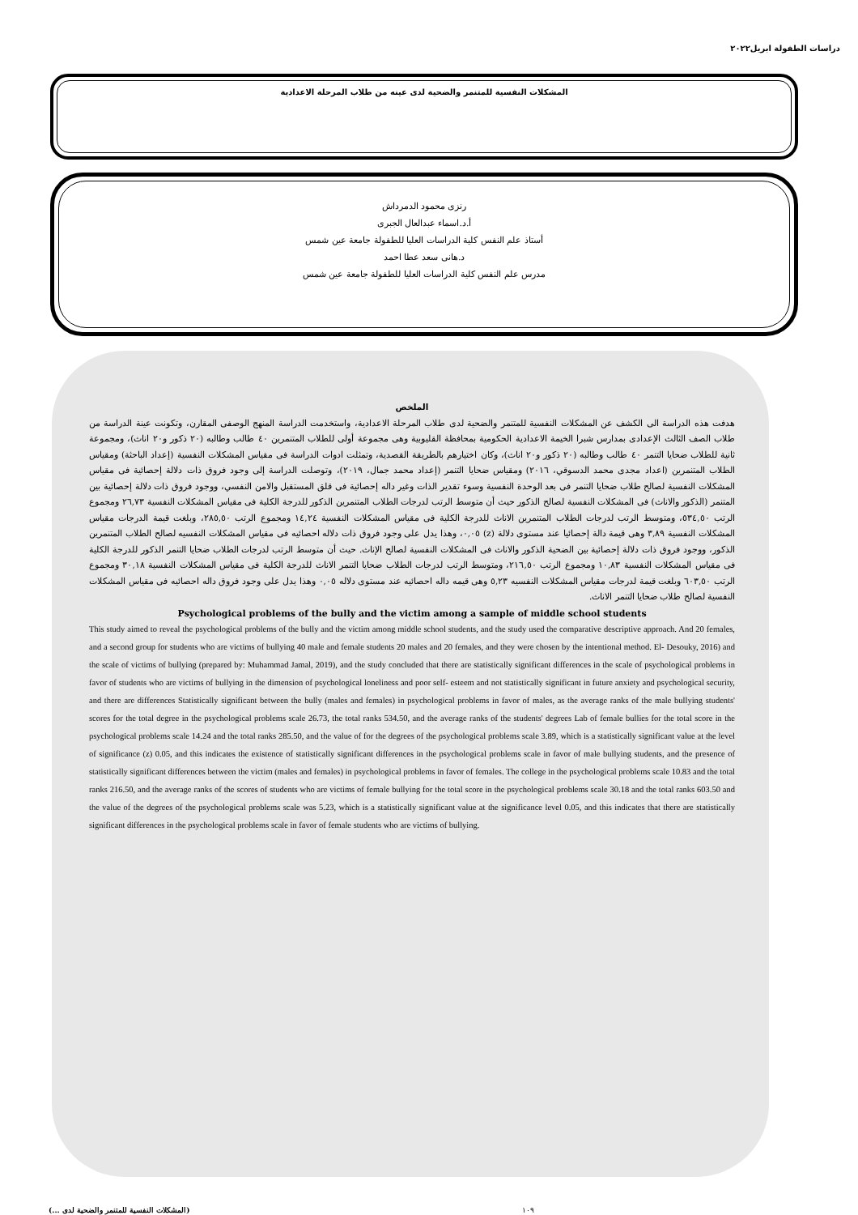دراسات الطفولة ابريل٢٠٢٢
المشكلات النفسية للمتنمر والضحية لدى عينه من طلاب المرحلة الاعدادية
رنزى محمود الدمرداش
أ.د.اسماء عبدالعال الجبرى
أستاذ علم النفس كلية الدراسات العليا للطفولة جامعة عين شمس
د.هانى سعد عطا احمد
مدرس علم النفس كلية الدراسات العليا للطفولة جامعة عين شمس
الملخص
هدفت هذه الدراسة الى الكشف عن المشكلات النفسية للمتنمر والضحية لدى طلاب المرحلة الاعدادية، واستخدمت الدراسة المنهج الوصفى المقارن، وتكونت عينة الدراسة من طلاب الصف الثالث الإعدادى بمدارس شبرا الخيمة الاعدادية الحكومية بمحافظة القليوبية وهى مجموعة أولى للطلاب المتنمرين ٤٠ طالب وطالبه (٢٠ ذكور و٢٠ اناث)، ومجموعة ثانية للطلاب ضحايا التنمر ٤٠ طالب وطالبه (٢٠ ذكور و٢٠ اناث)، وكان اختيارهم بالطريقة القصدية، وتمثلت ادوات الدراسة فى مقياس المشكلات النفسية (إعداد الباحثة) ومقياس الطلاب المتنمرين (اعداد مجدى محمد الدسوقي، ٢٠١٦) ومقياس ضحايا التنمر (إعداد محمد جمال، ٢٠١٩)، وتوصلت الدراسة إلى وجود فروق ذات دلالة إحصائية فى مقياس المشكلات النفسية لصالح طلاب ضحايا التنمر فى بعد الوحدة النفسية وسوء تقدير الذات وغير داله إحصائية فى قلق المستقبل والامن النفسي، ووجود فروق ذات دلالة إحصائية بين المتنمر (الذكور والاناث) فى المشكلات النفسية لصالح الذكور حيث أن متوسط الرتب لدرجات الطلاب المتنمرين الذكور للدرجة الكلية فى مقياس المشكلات النفسية ٢٦,٧٣ ومجموع الرتب ٥٣٤,٥٠، ومتوسط الرتب لدرجات الطلاب المتنمرين الاناث للدرجة الكلية فى مقياس المشكلات النفسية ١٤,٢٤ ومجموع الرتب ٢٨٥,٥٠، وبلغت قيمة الدرجات مقياس المشكلات النفسية ٣,٨٩ وهى قيمة دالة إحصائيا عند مستوى دلالة (z) ٠,٠٥، وهذا يدل على وجود فروق ذات دلاله احصائيه فى مقياس المشكلات النفسيه لصالح الطلاب المتنمرين الذكور، ووجود فروق ذات دلالة إحصائية بين الضحية الذكور والاناث فى المشكلات النفسية لصالح الإناث. حيث أن متوسط الرتب لدرجات الطلاب ضحايا التنمر الذكور للدرجة الكلية فى مقياس المشكلات النفسية ١٠,٨٣ ومجموع الرتب ٢١٦,٥٠، ومتوسط الرتب لدرجات الطلاب ضحايا التنمر الاناث للدرجة الكلية فى مقياس المشكلات النفسية ٣٠,١٨ ومجموع الرتب ٦٠٣,٥٠ وبلغت قيمة لدرجات مقياس المشكلات النفسيه ٥,٢٣ وهى قيمه داله احصائيه عند مستوى دلاله ٠,٠٥ وهذا يدل على وجود فروق داله احصائيه فى مقياس المشكلات النفسية لصالح طلاب ضحايا التنمر الاناث.
Psychological problems of the bully and the victim among a sample of middle school students
This study aimed to reveal the psychological problems of the bully and the victim among middle school students, and the study used the comparative descriptive approach. And 20 females, and a second group for students who are victims of bullying 40 male and female students 20 males and 20 females, and they were chosen by the intentional method. El- Desouky, 2016) and the scale of victims of bullying (prepared by: Muhammad Jamal, 2019), and the study concluded that there are statistically significant differences in the scale of psychological problems in favor of students who are victims of bullying in the dimension of psychological loneliness and poor self- esteem and not statistically significant in future anxiety and psychological security, and there are differences Statistically significant between the bully (males and females) in psychological problems in favor of males, as the average ranks of the male bullying students' scores for the total degree in the psychological problems scale 26.73, the total ranks 534.50, and the average ranks of the students' degrees Lab of female bullies for the total score in the psychological problems scale 14.24 and the total ranks 285.50, and the value of for the degrees of the psychological problems scale 3.89, which is a statistically significant value at the level of significance (z) 0.05, and this indicates the existence of statistically significant differences in the psychological problems scale in favor of male bullying students, and the presence of statistically significant differences between the victim (males and females) in psychological problems in favor of females. The college in the psychological problems scale 10.83 and the total ranks 216.50, and the average ranks of the scores of students who are victims of female bullying for the total score in the psychological problems scale 30.18 and the total ranks 603.50 and the value of the degrees of the psychological problems scale was 5.23, which is a statistically significant value at the significance level 0.05, and this indicates that there are statistically significant differences in the psychological problems scale in favor of female students who are victims of bullying.
(المشكلات النفسية للمتنمر والضحية لدى ...) ١٠٩